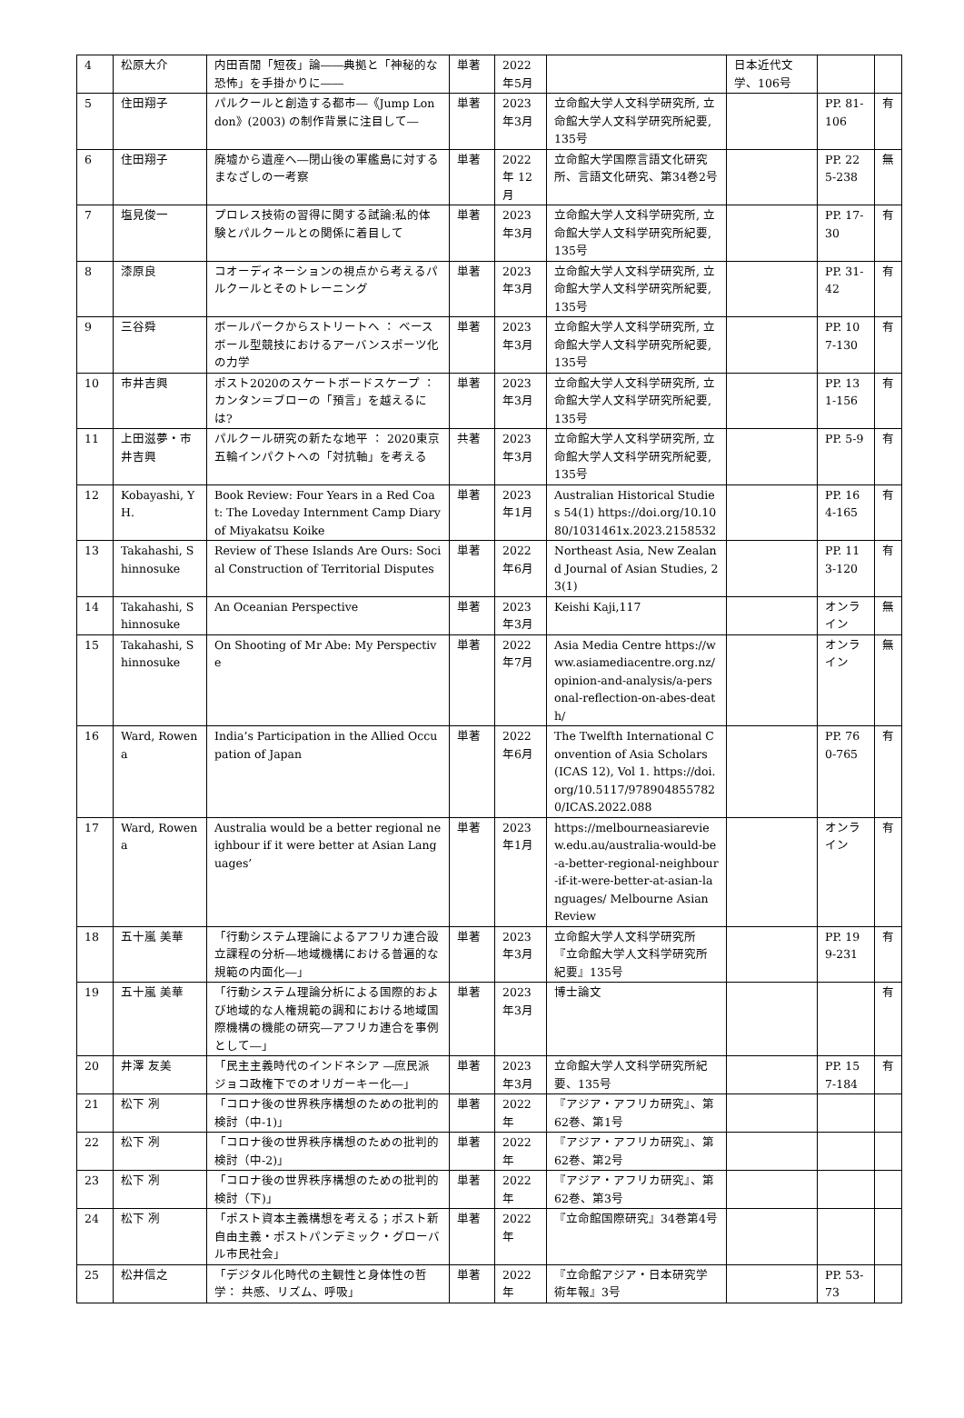| 4 | 松原大介 | 内田百閒「短夜」論――典拠と「神秘的な恐怖」を手掛かりに―― | 単著 | 2022年5月 | | 日本近代文学、106号 | | |
| 5 | 住田翔子 | パルクールと創造する都市―《Jump London》(2003) の制作背景に注目して― | 単著 | 2023年3月 | 立命館大学人文科学研究所, 立命館大学人文科学研究所紀要, 135号 | | PP. 81-106 | 有 |
| 6 | 住田翔子 | 廃墟から遺産へ―閉山後の軍艦島に対するまなざしの一考察 | 単著 | 2022年 12月 | 立命館大学国際言語文化研究所、言語文化研究、第34巻2号 | | PP. 225-238 | 無 |
| 7 | 塩見俊一 | プロレス技術の習得に関する試論:私的体験とパルクールとの関係に着目して | 単著 | 2023年3月 | 立命館大学人文科学研究所, 立命館大学人文科学研究所紀要, 135号 | | PP. 17-30 | 有 |
| 8 | 漆原良 | コオーディネーションの視点から考えるパルクールとそのトレーニング | 単著 | 2023年3月 | 立命館大学人文科学研究所, 立命館大学人文科学研究所紀要, 135号 | | PP. 31-42 | 有 |
| 9 | 三谷舜 | ボールパークからストリートへ ： ベースボール型競技におけるアーバンスポーツ化の力学 | 単著 | 2023年3月 | 立命館大学人文科学研究所, 立命館大学人文科学研究所紀要, 135号 | | PP. 107-130 | 有 |
| 10 | 市井吉興 | ポスト2020のスケートボードスケープ ： カンタン＝ブローの「預言」を越えるには? | 単著 | 2023年3月 | 立命館大学人文科学研究所, 立命館大学人文科学研究所紀要, 135号 | | PP. 131-156 | 有 |
| 11 | 上田滋夢・市井吉興 | パルクール研究の新たな地平 ： 2020東京五輪インパクトへの「対抗軸」を考える | 共著 | 2023年3月 | 立命館大学人文科学研究所, 立命館大学人文科学研究所紀要, 135号 | | PP. 5-9 | 有 |
| 12 | Kobayashi, YH. | Book Review: Four Years in a Red Coat: The Loveday Internment Camp Diary of Miyakatsu Koike | 単著 | 2023年1月 | Australian Historical Studies 54(1) https://doi.org/10.1080/1031461x.2023.2158532 | | PP. 164-165 | 有 |
| 13 | Takahashi, Shinnosuke | Review of These Islands Are Ours: Social Construction of Territorial Disputes | 単著 | 2022年6月 | Northeast Asia, New Zealand Journal of Asian Studies, 23(1) | | PP. 113-120 | 有 |
| 14 | Takahashi, Shinnosuke | An Oceanian Perspective | 単著 | 2023年3月 | Keishi Kaji,117 | | オンライン | 無 |
| 15 | Takahashi, Shinnosuke | On Shooting of Mr Abe: My Perspective | 単著 | 2022年7月 | Asia Media Centre https://www.asiamediacentre.org.nz/opinion-and-analysis/a-personal-reflection-on-abes-death/ | | オンライン | 無 |
| 16 | Ward, Rowena | India’s Participation in the Allied Occupation of Japan | 単著 | 2022年6月 | The Twelfth International Convention of Asia Scholars (ICAS 12), Vol 1. https://doi.org/10.5117/9789048557820/ICAS.2022.088 | | PP. 760-765 | 有 |
| 17 | Ward, Rowena | Australia would be a better regional neighbour if it were better at Asian Languages’ | 単著 | 2023年1月 | https://melbourneasiareview.edu.au/australia-would-be-a-better-regional-neighbour-if-it-were-better-at-asian-languages/ Melbourne Asian Review | | オンライン | 有 |
| 18 | 五十嵐 美華 | 「行動システム理論によるアフリカ連合設立課程の分析―地域機構における普遍的な規範の内面化―」 | 単著 | 2023年3月 | 立命館大学人文科学研究所『立命館大学人文科学研究所紀要』135号 | | PP. 199-231 | 有 |
| 19 | 五十嵐 美華 | 「行動システム理論分析による国際的および地域的な人権規範の調和における地域国際機構の機能の研究―アフリカ連合を事例として―」 | 単著 | 2023年3月 | 博士論文 | | | 有 |
| 20 | 井澤 友美 | 「民主主義時代のインドネシア ―庶民派ジョコ政権下でのオリガーキー化―」 | 単著 | 2023年3月 | 立命館大学人文科学研究所紀要、135号 | | PP. 157-184 | 有 |
| 21 | 松下 冽 | 「コロナ後の世界秩序構想のための批判的検討（中-1)」 | 単著 | 2022年 | 『アジア・アフリカ研究』、第62巻、第1号 | | | |
| 22 | 松下 冽 | 「コロナ後の世界秩序構想のための批判的検討（中-2)」 | 単著 | 2022年 | 『アジア・アフリカ研究』、第62巻、第2号 | | | |
| 23 | 松下 冽 | 「コロナ後の世界秩序構想のための批判的検討（下)」 | 単著 | 2022年 | 『アジア・アフリカ研究』、第62巻、第3号 | | | |
| 24 | 松下 冽 | 「ポスト資本主義構想を考える；ポスト新自由主義・ポストパンデミック・グローバル市民社会」 | 単著 | 2022年 | 『立命館国際研究』34巻第4号 | | | |
| 25 | 松井信之 | 「デジタル化時代の主観性と身体性の哲学： 共感、リズム、呼吸」 | 単著 | 2022年 | 『立命館アジア・日本研究学術年報』3号 | | PP. 53-73 | |